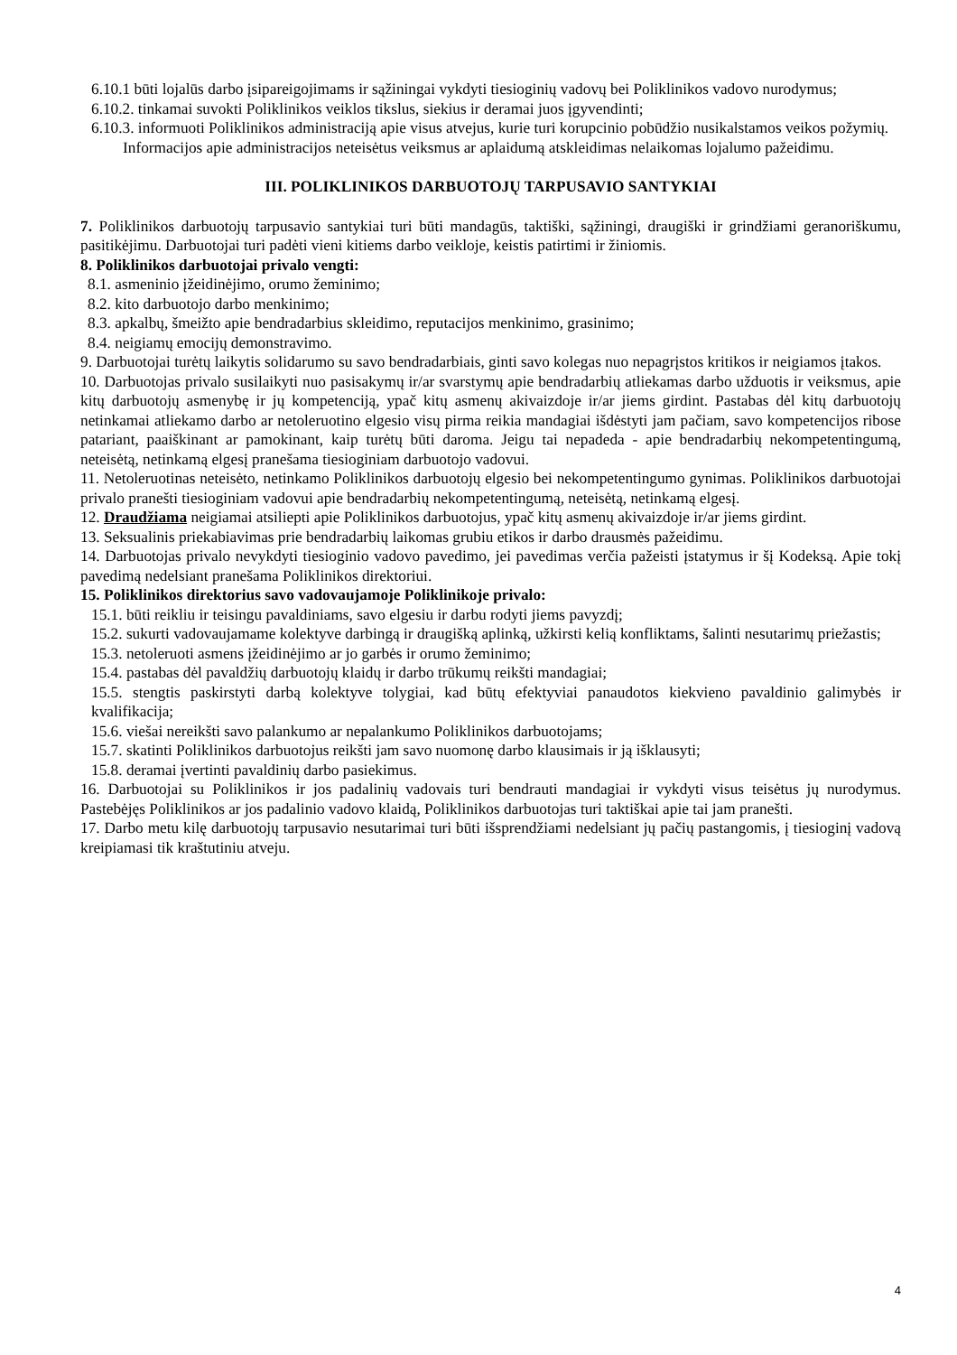6.10.1 būti lojalūs darbo įsipareigojimams ir sąžiningai vykdyti tiesioginių vadovų bei Poliklinikos vadovo nurodymus;
6.10.2. tinkamai suvokti Poliklinikos veiklos tikslus, siekius ir deramai juos įgyvendinti;
6.10.3. informuoti Poliklinikos administraciją apie visus atvejus, kurie turi korupcinio pobūdžio nusikalstamos veikos požymių.
Informacijos apie administracijos neteisėtus veiksmus ar aplaidumą atskleidimas nelaikomas lojalumo pažeidimu.
III. POLIKLINIKOS DARBUOTOJŲ TARPUSAVIO SANTYKIAI
7. Poliklinikos darbuotojų tarpusavio santykiai turi būti mandagūs, taktiški, sąžiningi, draugiški ir grindžiami geranoriškumu, pasitikėjimu. Darbuotojai turi padėti vieni kitiems darbo veikloje, keistis patirtimi ir žiniomis.
8. Poliklinikos darbuotojai privalo vengti:
8.1. asmeninio įžeidinėjimo, orumo žeminimo;
8.2. kito darbuotojo darbo menkinimo;
8.3. apkalbų, šmeižto apie bendradarbius skleidimo, reputacijos menkinimo, grasinimo;
8.4. neigiamų emocijų demonstravimo.
9. Darbuotojai turėtų laikytis solidarumo su savo bendradarbiais, ginti savo kolegas nuo nepagrįstos kritikos ir neigiamos įtakos.
10. Darbuotojas privalo susilaikyti nuo pasisakymų ir/ar svarstymų apie bendradarbių atliekamas darbo užduotis ir veiksmus, apie kitų darbuotojų asmenybę ir jų kompetenciją, ypač kitų asmenų akivaizdoje ir/ar jiems girdint. Pastabas dėl kitų darbuotojų netinkamai atliekamo darbo ar netoleruotino elgesio visų pirma reikia mandagiai išdėstyti jam pačiam, savo kompetencijos ribose patariant, paaiškinant ar pamokinant, kaip turėtų būti daroma. Jeigu tai nepadeda - apie bendradarbių nekompetentingumą, neteisėtą, netinkamą elgesį pranešama tiesioginiam darbuotojo vadovui.
11. Netoleruotinas neteisėto, netinkamo Poliklinikos darbuotojų elgesio bei nekompetentingumo gynimas. Poliklinikos darbuotojai privalo pranešti tiesioginiam vadovui apie bendradarbių nekompetentingumą, neteisėtą, netinkamą elgesį.
12. Draudžiama neigiamai atsiliepti apie Poliklinikos darbuotojus, ypač kitų asmenų akivaizdoje ir/ar jiems girdint.
13. Seksualinis priekabiavimas prie bendradarbių laikomas grubiu etikos ir darbo drausmės pažeidimu.
14. Darbuotojas privalo nevykdyti tiesioginio vadovo pavedimo, jei pavedimas verčia pažeisti įstatymus ir šį Kodeksą. Apie tokį pavedimą nedelsiant pranešama Poliklinikos direktoriui.
15. Poliklinikos direktorius savo vadovaujamoje Poliklinikoje privalo:
15.1. būti reikliu ir teisingu pavaldiniams, savo elgesiu ir darbu rodyti jiems pavyzdį;
15.2. sukurti vadovaujamame kolektyve darbingą ir draugišką aplinką, užkirsti kelią konfliktams, šalinti nesutarimų priežastis;
15.3. netoleruoti asmens įžeidinėjimo ar jo garbės ir orumo žeminimo;
15.4. pastabas dėl pavaldžių darbuotojų klaidų ir darbo trūkumų reikšti mandagiai;
15.5. stengtis paskirstyti darbą kolektyve tolygiai, kad būtų efektyviai panaudotos kiekvieno pavaldinio galimybės ir kvalifikacija;
15.6. viešai nereikšti savo palankumo ar nepalankumo Poliklinikos darbuotojams;
15.7. skatinti Poliklinikos darbuotojus reikšti jam savo nuomonę darbo klausimais ir ją išklausyti;
15.8. deramai įvertinti pavaldinių darbo pasiekimus.
16. Darbuotojai su Poliklinikos ir jos padalinių vadovais turi bendrauti mandagiai ir vykdyti visus teisėtus jų nurodymus. Pastebėjęs Poliklinikos ar jos padalinio vadovo klaidą, Poliklinikos darbuotojas turi taktiškai apie tai jam pranešti.
17. Darbo metu kilę darbuotojų tarpusavio nesutarimai turi būti išsprendžiami nedelsiant jų pačių pastangomis, į tiesioginį vadovą kreipiamasi tik kraštutiniu atveju.
4